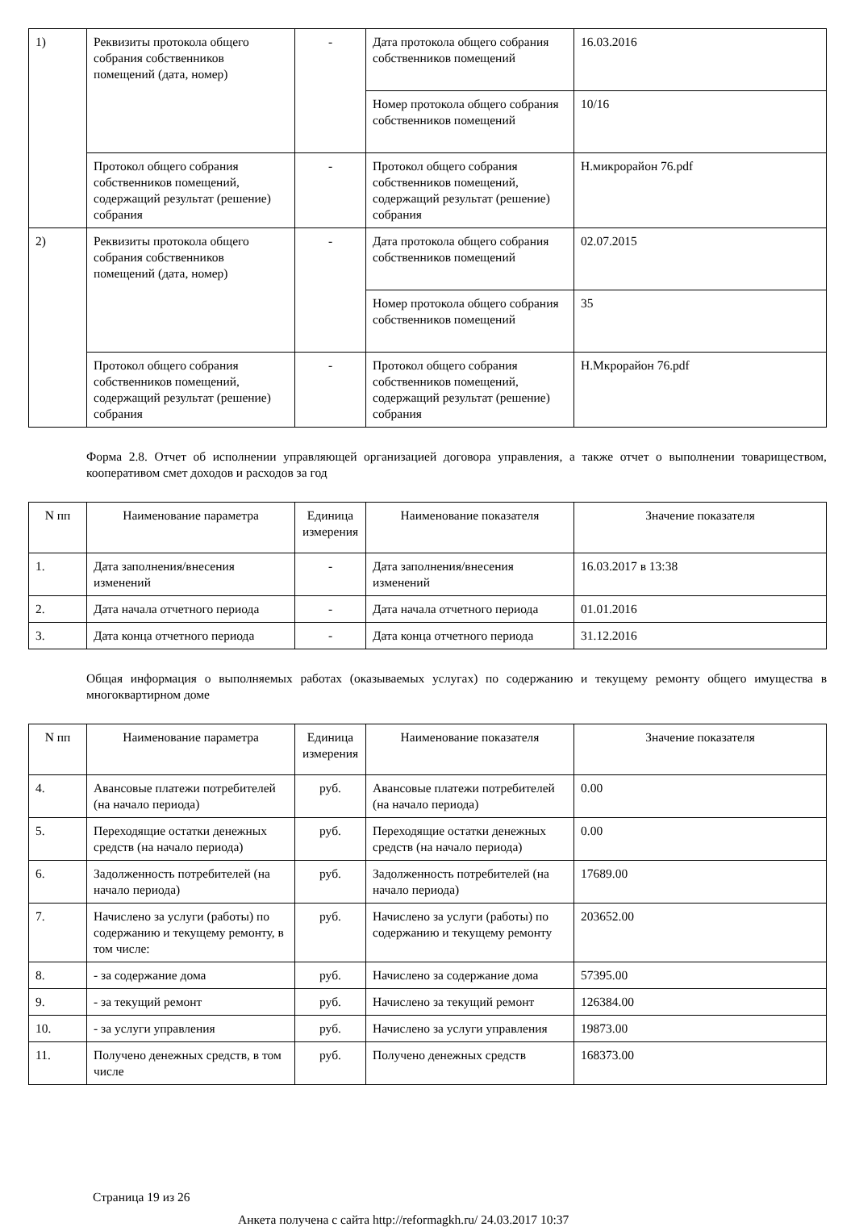| 1) | Реквизиты протокола общего собрания собственников помещений (дата, номер) | - | Дата протокола общего собрания собственников помещений | 16.03.2016 |
| | | | Номер протокола общего собрания собственников помещений | 10/16 |
| | Протокол общего собрания собственников помещений, содержащий результат (решение) собрания | - | Протокол общего собрания собственников помещений, содержащий результат (решение) собрания | Н.микрорайон 76.pdf |
| 2) | Реквизиты протокола общего собрания собственников помещений (дата, номер) | - | Дата протокола общего собрания собственников помещений | 02.07.2015 |
| | | | Номер протокола общего собрания собственников помещений | 35 |
| | Протокол общего собрания собственников помещений, содержащий результат (решение) собрания | - | Протокол общего собрания собственников помещений, содержащий результат (решение) собрания | Н.Мкрорайон 76.pdf |
Форма 2.8. Отчет об исполнении управляющей организацией договора управления, а также отчет о выполнении товариществом, кооперативом смет доходов и расходов за год
| N пп | Наименование параметра | Единица измерения | Наименование показателя | Значение показателя |
| --- | --- | --- | --- | --- |
| 1. | Дата заполнения/внесения изменений | - | Дата заполнения/внесения изменений | 16.03.2017 в 13:38 |
| 2. | Дата начала отчетного периода | - | Дата начала отчетного периода | 01.01.2016 |
| 3. | Дата конца отчетного периода | - | Дата конца отчетного периода | 31.12.2016 |
Общая информация о выполняемых работах (оказываемых услугах) по содержанию и текущему ремонту общего имущества в многоквартирном доме
| N пп | Наименование параметра | Единица измерения | Наименование показателя | Значение показателя |
| --- | --- | --- | --- | --- |
| 4. | Авансовые платежи потребителей (на начало периода) | руб. | Авансовые платежи потребителей (на начало периода) | 0.00 |
| 5. | Переходящие остатки денежных средств (на начало периода) | руб. | Переходящие остатки денежных средств (на начало периода) | 0.00 |
| 6. | Задолженность потребителей (на начало периода) | руб. | Задолженность потребителей (на начало периода) | 17689.00 |
| 7. | Начислено за услуги (работы) по содержанию и текущему ремонту, в том числе: | руб. | Начислено за услуги (работы) по содержанию и текущему ремонту | 203652.00 |
| 8. | - за содержание дома | руб. | Начислено за содержание дома | 57395.00 |
| 9. | - за текущий ремонт | руб. | Начислено за текущий ремонт | 126384.00 |
| 10. | - за услуги управления | руб. | Начислено за услуги управления | 19873.00 |
| 11. | Получено денежных средств, в том числе | руб. | Получено денежных средств | 168373.00 |
Страница 19 из 26
Анкета получена с сайта http://reformagkh.ru/ 24.03.2017 10:37